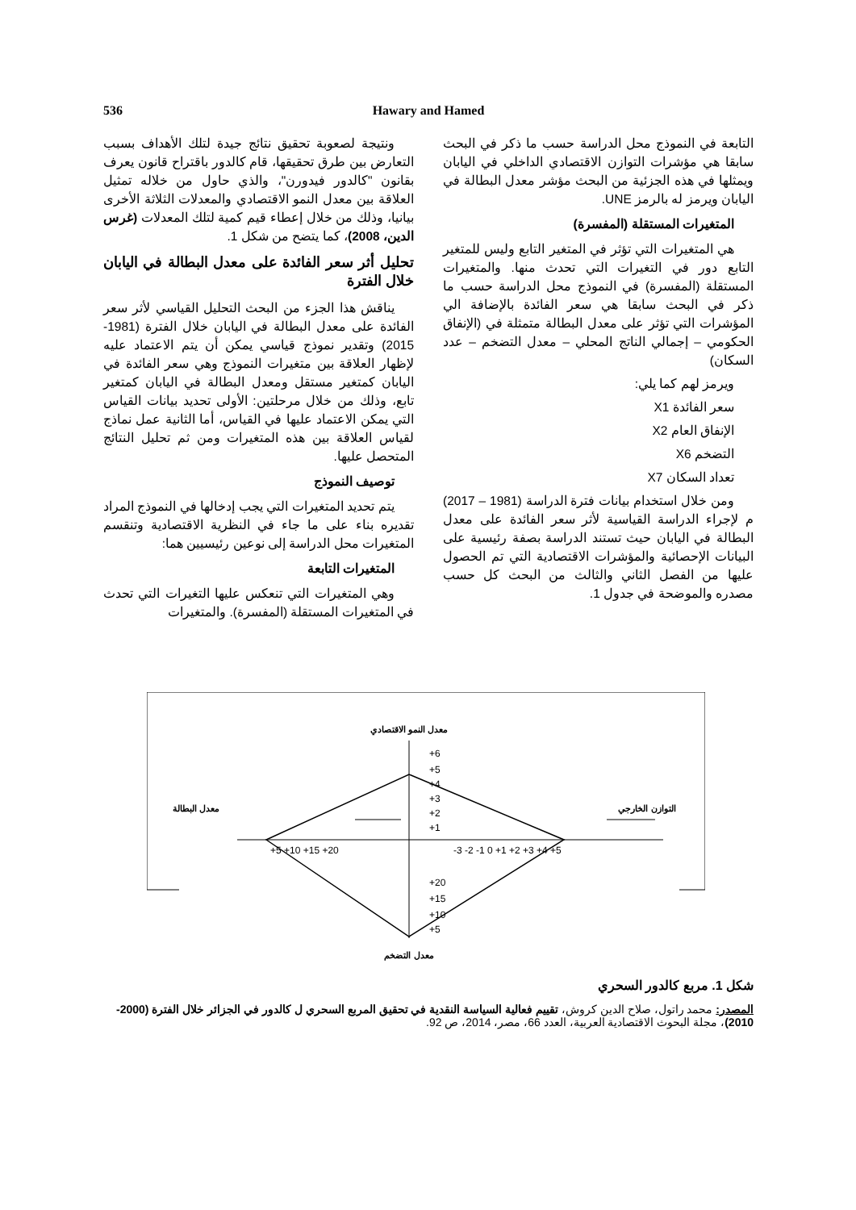536 Hawary and Hamed
ونتيجة لصعوبة تحقيق نتائج جيدة لتلك الأهداف بسبب التعارض بين طرق تحقيقها، قام كالدور باقتراح قانون يعرف بقانون "كالدور فيدورن"، والذي حاول من خلاله تمثيل العلاقة بين معدل النمو الاقتصادي والمعدلات الثلاثة الأخرى بيانيا، وذلك من خلال إعطاء قيم كمية لتلك المعدلات (غرس الدين، 2008)، كما يتضح من شكل 1.
تحليل أثر سعر الفائدة على معدل البطالة في اليابان خلال الفترة
يناقش هذا الجزء من البحث التحليل القياسي لأثر سعر الفائدة على معدل البطالة في اليابان خلال الفترة (1981-2015) وتقدير نموذج قياسي يمكن أن يتم الاعتماد عليه لإظهار العلاقة بين متغيرات النموذج وهي سعر الفائدة في اليابان كمتغير مستقل ومعدل البطالة في اليابان كمتغير تابع، وذلك من خلال مرحلتين: الأولى تحديد بيانات القياس التي يمكن الاعتماد عليها في القياس، أما الثانية عمل نماذج لقياس العلاقة بين هذه المتغيرات ومن ثم تحليل النتائج المتحصل عليها.
توصيف النموذج
يتم تحديد المتغيرات التي يجب إدخالها في النموذج المراد تقديره بناء على ما جاء في النظرية الاقتصادية وتنقسم المتغيرات محل الدراسة إلى نوعين رئيسيين هما:
المتغيرات التابعة
وهي المتغيرات التي تنعكس عليها التغيرات التي تحدث في المتغيرات المستقلة (المفسرة). والمتغيرات
التابعة في النموذج محل الدراسة حسب ما ذكر في البحث سابقا هي مؤشرات التوازن الاقتصادي الداخلي في اليابان ويمثلها في هذه الجزئية من البحث مؤشر معدل البطالة في اليابان ويرمز له بالرمز UNE.
المتغيرات المستقلة (المفسرة)
هي المتغيرات التي تؤثر في المتغير التابع وليس للمتغير التابع دور في التغيرات التي تحدث منها. والمتغيرات المستقلة (المفسرة) في النموذج محل الدراسة حسب ما ذكر في البحث سابقا هي سعر الفائدة بالإضافة الي المؤشرات التي تؤثر على معدل البطالة متمثلة في (الإنفاق الحكومي – إجمالي الناتج المحلي – معدل التضخم – عدد السكان)
ويرمز لهم كما يلي:
سعر الفائدة X1
الإنفاق العام X2
التضخم X6
تعداد السكان X7
ومن خلال استخدام بيانات فترة الدراسة (1981 – 2017) م لإجراء الدراسة القياسية لأثر سعر الفائدة على معدل البطالة في اليابان حيث تستند الدراسة بصفة رئيسية على البيانات الإحصائية والمؤشرات الاقتصادية التي تم الحصول عليها من الفصل الثاني والثالث من البحث كل حسب مصدره والموضحة في جدول 1.
معدل النمو الاقتصادي
معدل التضخم
معدل البطالة
التوازن الخارجي
+6
+5
+4
+3
+2
+1
+20
+15
+10
+5
+5 +10 +15 +20
-3 -2 -1 0 +1 +2 +3 +4 +5
شكل 1. مربع كالدور السحري
المصدر: محمد راتول، صلاح الدين كروش، تقييم فعالية السياسة النقدية في تحقيق المربع السحري ل كالدور في الجزائر خلال الفترة (2000-2010)، مجلة البحوث الاقتصادية العربية، العدد 66، مصر، 2014، ص 92.